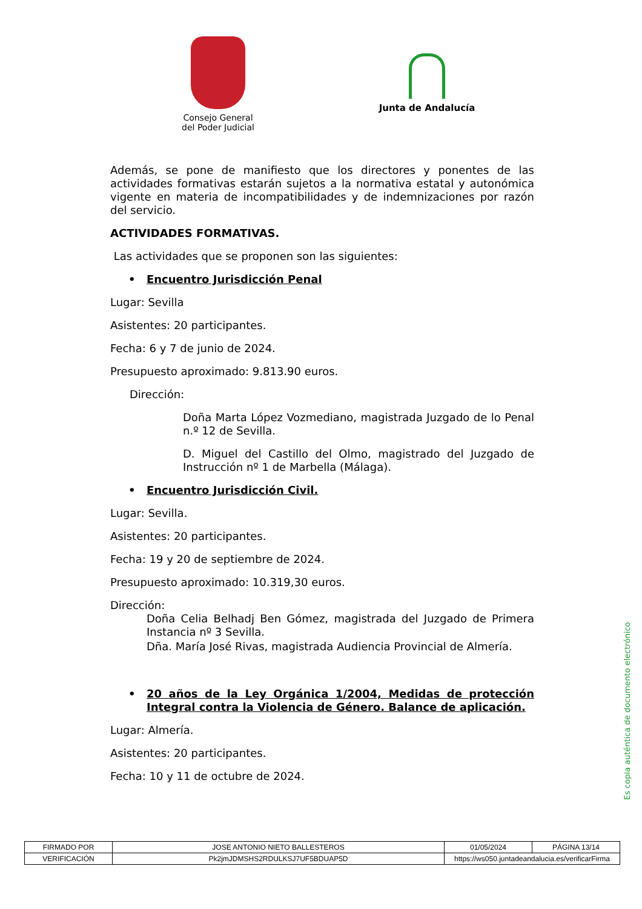Consejo General
del Poder Judicial
Junta de Andalucía
Además, se pone de manifiesto que los directores y ponentes de las actividades formativas estarán sujetos a la normativa estatal y autonómica vigente en materia de incompatibilidades y de indemnizaciones por razón del servicio.
ACTIVIDADES FORMATIVAS.
Las actividades que se proponen son las siguientes:
• Encuentro Jurisdicción Penal
Lugar: Sevilla
Asistentes: 20 participantes.
Fecha: 6 y 7 de junio de 2024.
Presupuesto aproximado: 9.813.90 euros.
Dirección:
Doña Marta López Vozmediano, magistrada Juzgado de lo Penal n.º 12 de Sevilla.
D. Miguel del Castillo del Olmo, magistrado del Juzgado de Instrucción nº 1 de Marbella (Málaga).
• Encuentro Jurisdicción Civil.
Lugar: Sevilla.
Asistentes: 20 participantes.
Fecha: 19 y 20 de septiembre de 2024.
Presupuesto aproximado: 10.319,30 euros.
Dirección:
Doña Celia Belhadj Ben Gómez, magistrada del Juzgado de Primera Instancia nº 3 Sevilla.
Dña. María José Rivas, magistrada Audiencia Provincial de Almería.
• 20 años de la Ley Orgánica 1/2004, Medidas de protección Integral contra la Violencia de Género. Balance de aplicación.
Lugar: Almería.
Asistentes: 20 participantes.
Fecha: 10 y 11 de octubre de 2024.
Es copia auténtica de documento electrónico
| FIRMADO POR | JOSE ANTONIO NIETO BALLESTEROS | | 01/05/2024 | PÁGINA 13/14 |
| VERIFICACIÓN | Pk2jmJDMSHS2RDULKSJ7UF5BDUAP5D | https://ws050.juntadeandalucia.es/verificarFirma | | |